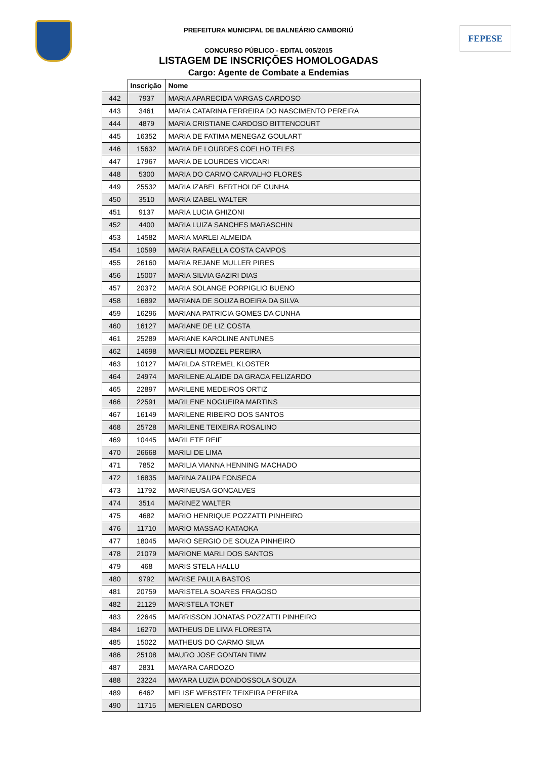PREFEITURA MUNICIPAL DE BALNEÁRIO CAMBORIÚ FEPESE
CONCURSO PÚBLICO - EDITAL 005/2015
LISTAGEM DE INSCRIÇÕES HOMOLOGADAS
Cargo: Agente de Combate a Endemias
| | Inscrição | Nome |
| --- | --- | --- |
| 442 | 7937 | MARIA APARECIDA VARGAS CARDOSO |
| 443 | 3461 | MARIA CATARINA FERREIRA DO NASCIMENTO PEREIRA |
| 444 | 4879 | MARIA CRISTIANE CARDOSO BITTENCOURT |
| 445 | 16352 | MARIA DE FATIMA MENEGAZ GOULART |
| 446 | 15632 | MARIA DE LOURDES COELHO TELES |
| 447 | 17967 | MARIA DE LOURDES VICCARI |
| 448 | 5300 | MARIA DO CARMO CARVALHO FLORES |
| 449 | 25532 | MARIA IZABEL BERTHOLDE CUNHA |
| 450 | 3510 | MARIA IZABEL WALTER |
| 451 | 9137 | MARIA LUCIA GHIZONI |
| 452 | 4400 | MARIA LUIZA SANCHES MARASCHIN |
| 453 | 14582 | MARIA MARLEI ALMEIDA |
| 454 | 10599 | MARIA RAFAELLA COSTA CAMPOS |
| 455 | 26160 | MARIA REJANE MULLER PIRES |
| 456 | 15007 | MARIA SILVIA GAZIRI DIAS |
| 457 | 20372 | MARIA SOLANGE PORPIGLIO BUENO |
| 458 | 16892 | MARIANA DE SOUZA BOEIRA DA SILVA |
| 459 | 16296 | MARIANA PATRICIA GOMES DA CUNHA |
| 460 | 16127 | MARIANE DE LIZ COSTA |
| 461 | 25289 | MARIANE KAROLINE ANTUNES |
| 462 | 14698 | MARIELI MODZEL PEREIRA |
| 463 | 10127 | MARILDA STREMEL KLOSTER |
| 464 | 24974 | MARILENE ALAIDE DA GRACA FELIZARDO |
| 465 | 22897 | MARILENE MEDEIROS ORTIZ |
| 466 | 22591 | MARILENE NOGUEIRA MARTINS |
| 467 | 16149 | MARILENE RIBEIRO DOS SANTOS |
| 468 | 25728 | MARILENE TEIXEIRA ROSALINO |
| 469 | 10445 | MARILETE REIF |
| 470 | 26668 | MARILI DE LIMA |
| 471 | 7852 | MARILIA VIANNA HENNING MACHADO |
| 472 | 16835 | MARINA ZAUPA FONSECA |
| 473 | 11792 | MARINEUSA GONCALVES |
| 474 | 3514 | MARINEZ WALTER |
| 475 | 4682 | MARIO HENRIQUE POZZATTI PINHEIRO |
| 476 | 11710 | MARIO MASSAO KATAOKA |
| 477 | 18045 | MARIO SERGIO DE SOUZA PINHEIRO |
| 478 | 21079 | MARIONE MARLI DOS SANTOS |
| 479 | 468 | MARIS STELA HALLU |
| 480 | 9792 | MARISE PAULA BASTOS |
| 481 | 20759 | MARISTELA SOARES FRAGOSO |
| 482 | 21129 | MARISTELA TONET |
| 483 | 22645 | MARRISSON JONATAS POZZATTI PINHEIRO |
| 484 | 16270 | MATHEUS DE LIMA FLORESTA |
| 485 | 15022 | MATHEUS DO CARMO SILVA |
| 486 | 25108 | MAURO JOSE GONTAN TIMM |
| 487 | 2831 | MAYARA CARDOZO |
| 488 | 23224 | MAYARA LUZIA DONDOSSOLA SOUZA |
| 489 | 6462 | MELISE WEBSTER TEIXEIRA PEREIRA |
| 490 | 11715 | MERIELEN CARDOSO |